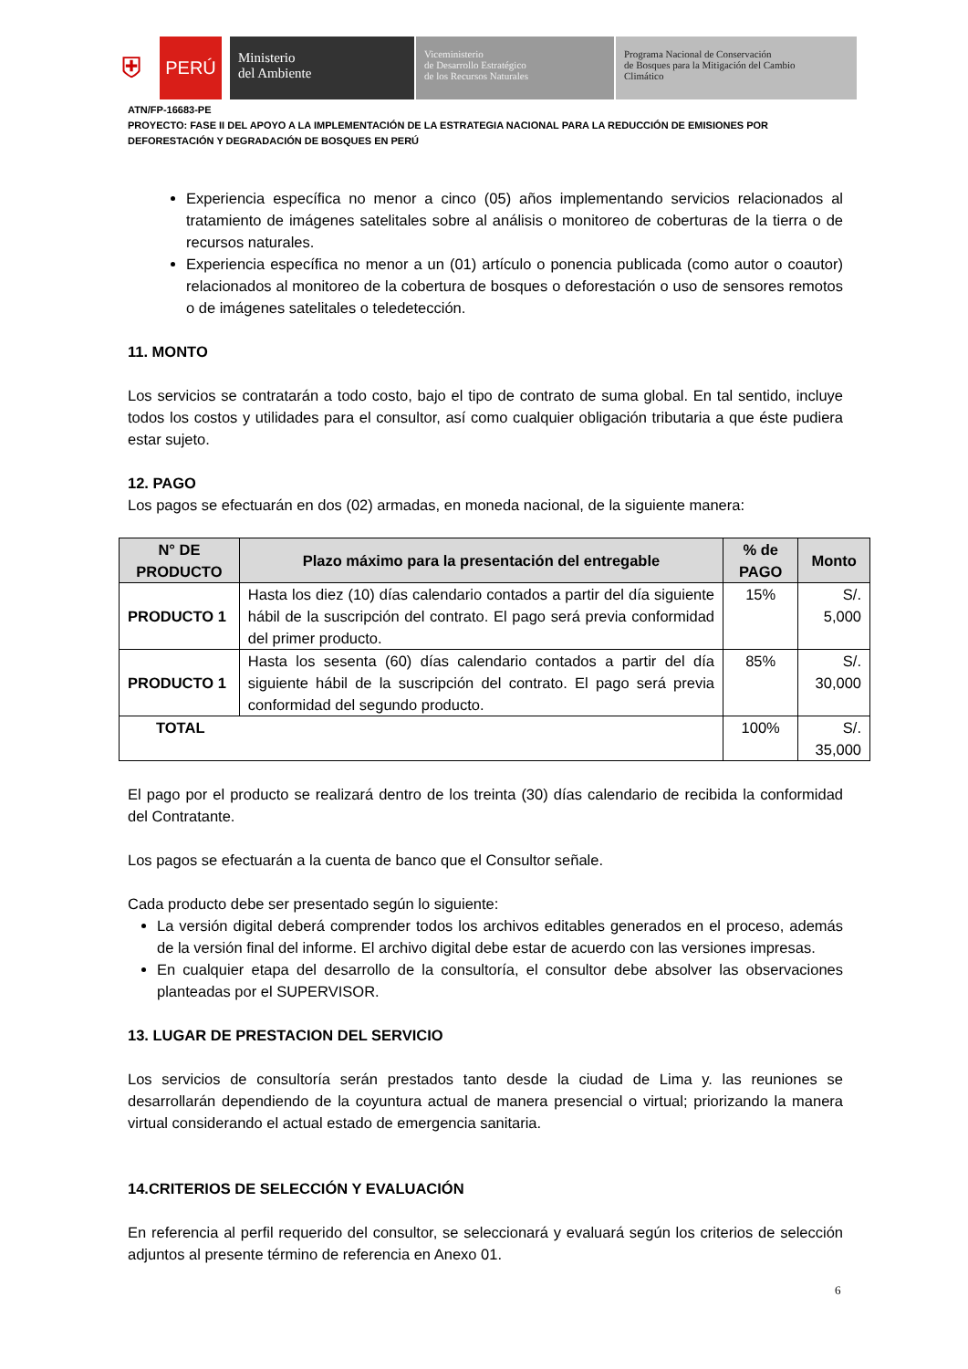⛨
PERÚ
Ministerio
del Ambiente
Viceministerio
de Desarrollo Estratégico
de los Recursos Naturales
Programa Nacional de Conservación
de Bosques para la Mitigación del Cambio
Climático
ATN/FP-16683-PE
PROYECTO: FASE II DEL APOYO A LA IMPLEMENTACIÓN DE LA ESTRATEGIA NACIONAL PARA LA REDUCCIÓN DE EMISIONES POR DEFORESTACIÓN Y DEGRADACIÓN DE BOSQUES EN PERÚ
Experiencia específica no menor a cinco (05) años implementando servicios relacionados al tratamiento de imágenes satelitales sobre al análisis o monitoreo de coberturas de la tierra o de recursos naturales.
Experiencia específica no menor a un (01) artículo o ponencia publicada (como autor o coautor) relacionados al monitoreo de la cobertura de bosques o deforestación o uso de sensores remotos o de imágenes satelitales o teledetección.
11. MONTO
Los servicios se contratarán a todo costo, bajo el tipo de contrato de suma global. En tal sentido, incluye todos los costos y utilidades para el consultor, así como cualquier obligación tributaria a que éste pudiera estar sujeto.
12. PAGO
Los pagos se efectuarán en dos (02) armadas, en moneda nacional, de la siguiente manera:
| N° DE PRODUCTO | Plazo máximo para la presentación del entregable | % de PAGO | Monto |
| --- | --- | --- | --- |
| PRODUCTO 1 | Hasta los diez (10) días calendario contados a partir del día siguiente hábil de la suscripción del contrato. El pago será previa conformidad del primer producto. | 15% | S/. 5,000 |
| PRODUCTO 1 | Hasta los sesenta (60) días calendario contados a partir del día siguiente hábil de la suscripción del contrato. El pago será previa conformidad del segundo producto. | 85% | S/. 30,000 |
| TOTAL | | 100% | S/. 35,000 |
El pago por el producto se realizará dentro de los treinta (30) días calendario de recibida la conformidad del Contratante.
Los pagos se efectuarán a la cuenta de banco que el Consultor señale.
Cada producto debe ser presentado según lo siguiente:
La versión digital deberá comprender todos los archivos editables generados en el proceso, además de la versión final del informe. El archivo digital debe estar de acuerdo con las versiones impresas.
En cualquier etapa del desarrollo de la consultoría, el consultor debe absolver las observaciones planteadas por el SUPERVISOR.
13. LUGAR DE PRESTACION DEL SERVICIO
Los servicios de consultoría serán prestados tanto desde la ciudad de Lima y. las reuniones se desarrollarán dependiendo de la coyuntura actual de manera presencial o virtual; priorizando la manera virtual considerando el actual estado de emergencia sanitaria.
14.CRITERIOS DE SELECCIÓN Y EVALUACIÓN
En referencia al perfil requerido del consultor, se seleccionará y evaluará según los criterios de selección adjuntos al presente término de referencia en Anexo 01.
6